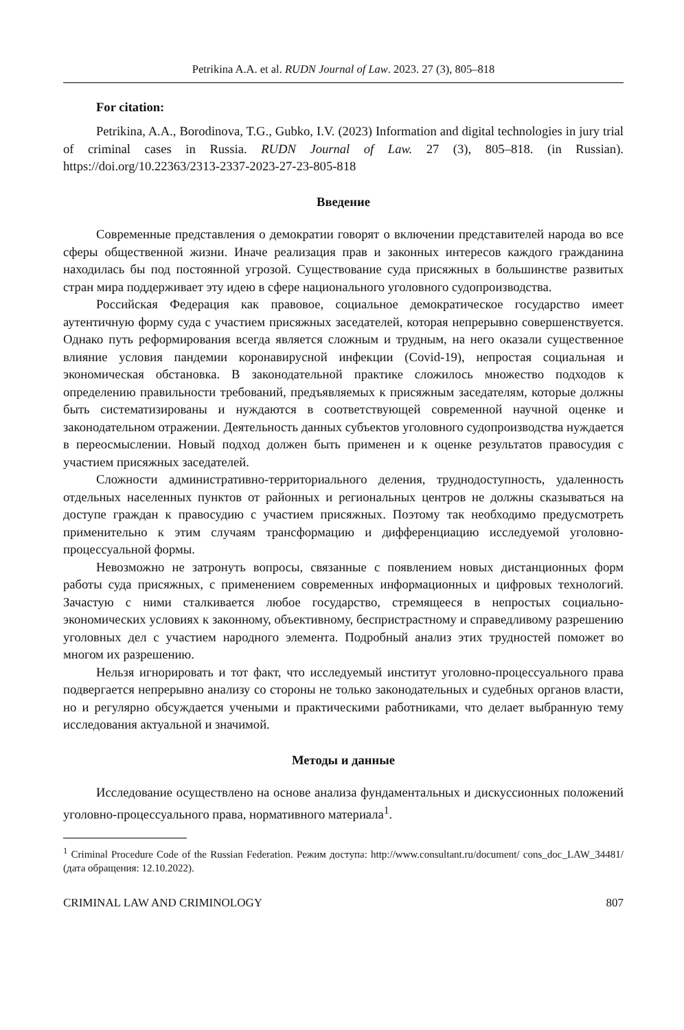Petrikina A.A. et al. RUDN Journal of Law. 2023. 27 (3), 805–818
For citation:
Petrikina, A.A., Borodinova, T.G., Gubko, I.V. (2023) Information and digital technologies in jury trial of criminal cases in Russia. RUDN Journal of Law. 27 (3), 805–818. (in Russian). https://doi.org/10.22363/2313-2337-2023-27-23-805-818
Введение
Современные представления о демократии говорят о включении представителей народа во все сферы общественной жизни. Иначе реализация прав и законных интересов каждого гражданина находилась бы под постоянной угрозой. Существование суда присяжных в большинстве развитых стран мира поддерживает эту идею в сфере национального уголовного судопроизводства.
Российская Федерация как правовое, социальное демократическое государство имеет аутентичную форму суда с участием присяжных заседателей, которая непрерывно совершенствуется. Однако путь реформирования всегда является сложным и трудным, на него оказали существенное влияние условия пандемии коронавирусной инфекции (Covid-19), непростая социальная и экономическая обстановка. В законодательной практике сложилось множество подходов к определению правильности требований, предъявляемых к присяжным заседателям, которые должны быть систематизированы и нуждаются в соответствующей современной научной оценке и законодательном отражении. Деятельность данных субъектов уголовного судопроизводства нуждается в переосмыслении. Новый подход должен быть применен и к оценке результатов правосудия с участием присяжных заседателей.
Сложности административно-территориального деления, труднодоступность, удаленность отдельных населенных пунктов от районных и региональных центров не должны сказываться на доступе граждан к правосудию с участием присяжных. Поэтому так необходимо предусмотреть применительно к этим случаям трансформацию и дифференциацию исследуемой уголовно-процессуальной формы.
Невозможно не затронуть вопросы, связанные с появлением новых дистанционных форм работы суда присяжных, с применением современных информационных и цифровых технологий. Зачастую с ними сталкивается любое государство, стремящееся в непростых социально-экономических условиях к законному, объективному, беспристрастному и справедливому разрешению уголовных дел с участием народного элемента. Подробный анализ этих трудностей поможет во многом их разрешению.
Нельзя игнорировать и тот факт, что исследуемый институт уголовно-процессуального права подвергается непрерывно анализу со стороны не только законодательных и судебных органов власти, но и регулярно обсуждается учеными и практическими работниками, что делает выбранную тему исследования актуальной и значимой.
Методы и данные
Исследование осуществлено на основе анализа фундаментальных и дискуссионных положений уголовно-процессуального права, нормативного материала<sup>1</sup>.
<sup>1</sup> Criminal Procedure Code of the Russian Federation. Режим доступа: http://www.consultant.ru/document/ cons_doc_LAW_34481/ (дата обращения: 12.10.2022).
CRIMINAL LAW AND CRIMINOLOGY 807